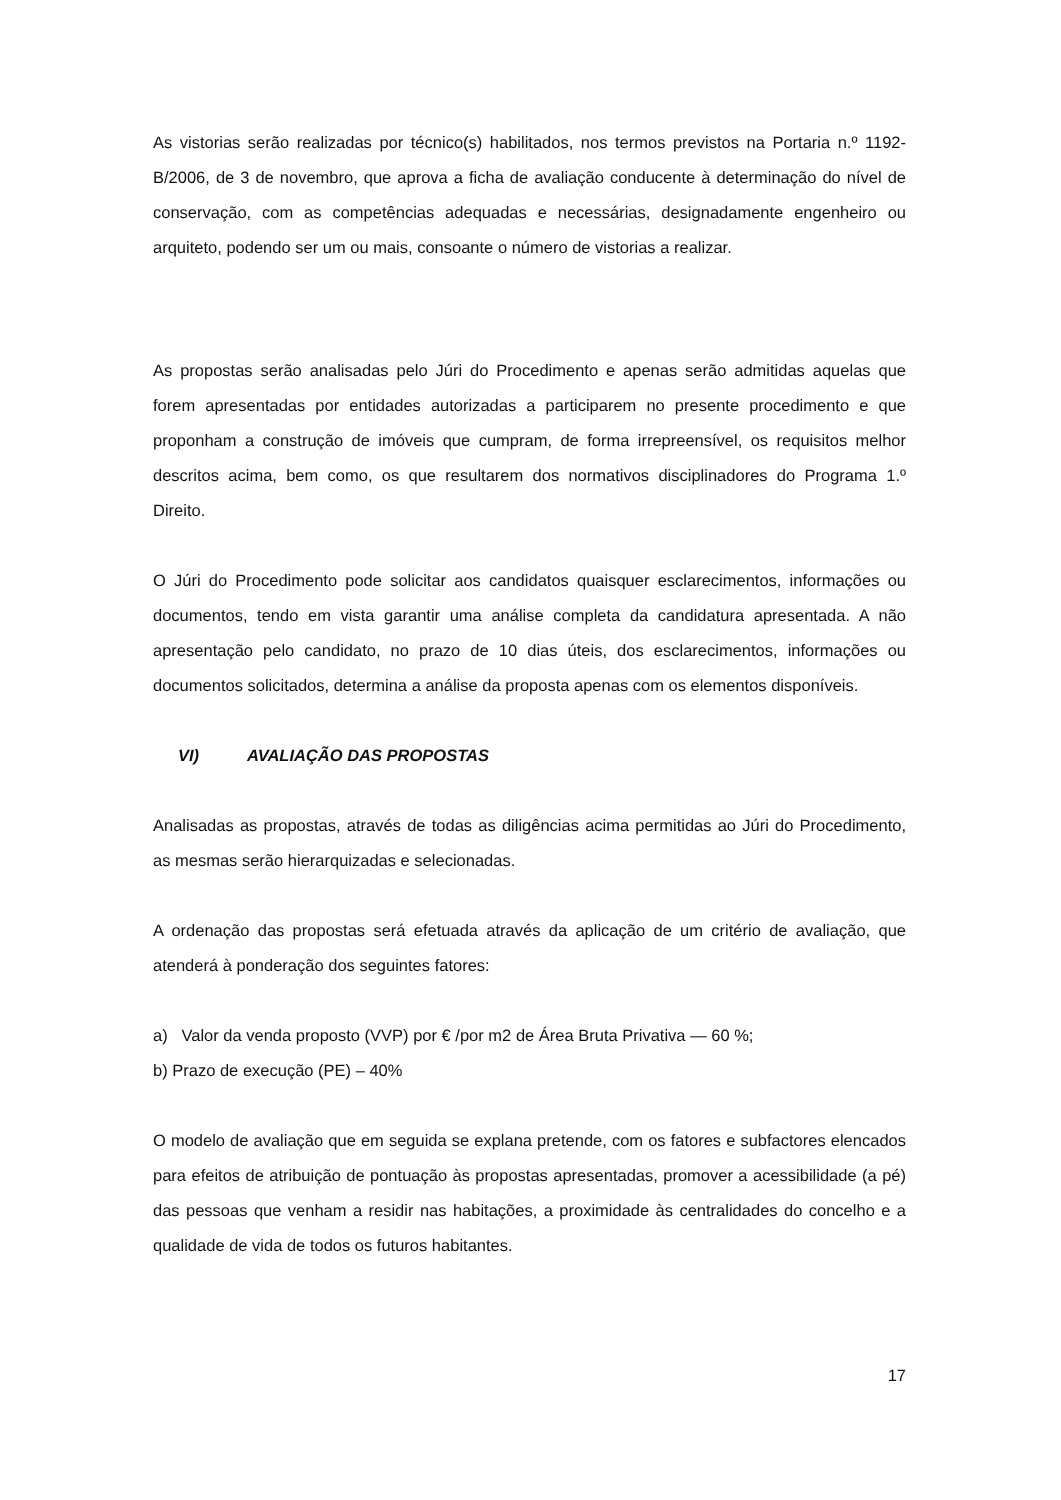As vistorias serão realizadas por técnico(s) habilitados, nos termos previstos na Portaria n.º 1192-B/2006, de 3 de novembro, que aprova a ficha de avaliação conducente à determinação do nível de conservação, com as competências adequadas e necessárias, designadamente engenheiro ou arquiteto, podendo ser um ou mais, consoante o número de vistorias a realizar.
As propostas serão analisadas pelo Júri do Procedimento e apenas serão admitidas aquelas que forem apresentadas por entidades autorizadas a participarem no presente procedimento e que proponham a construção de imóveis que cumpram, de forma irrepreensível, os requisitos melhor descritos acima, bem como, os que resultarem dos normativos disciplinadores do Programa 1.º Direito.
O Júri do Procedimento pode solicitar aos candidatos quaisquer esclarecimentos, informações ou documentos, tendo em vista garantir uma análise completa da candidatura apresentada. A não apresentação pelo candidato, no prazo de 10 dias úteis, dos esclarecimentos, informações ou documentos solicitados, determina a análise da proposta apenas com os elementos disponíveis.
VI) AVALIAÇÃO DAS PROPOSTAS
Analisadas as propostas, através de todas as diligências acima permitidas ao Júri do Procedimento, as mesmas serão hierarquizadas e selecionadas.
A ordenação das propostas será efetuada através da aplicação de um critério de avaliação, que atenderá à ponderação dos seguintes fatores:
a) Valor da venda proposto (VVP) por € /por m2 de Área Bruta Privativa — 60 %;
b) Prazo de execução (PE) – 40%
O modelo de avaliação que em seguida se explana pretende, com os fatores e subfactores elencados para efeitos de atribuição de pontuação às propostas apresentadas, promover a acessibilidade (a pé) das pessoas que venham a residir nas habitações, a proximidade às centralidades do concelho e a qualidade de vida de todos os futuros habitantes.
17